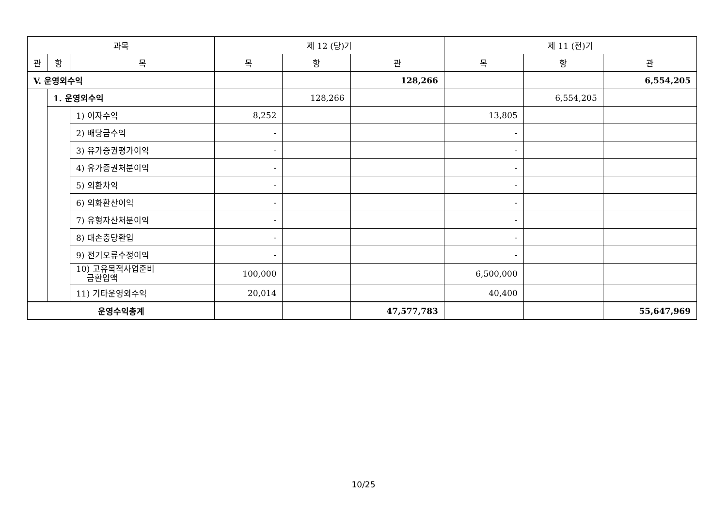| 과목 | | | 제 12 (당)기 | | | 제 11 (전)기 | | |
| --- | --- | --- | --- | --- | --- | --- | --- | --- |
| 관 | 항 | 목 | 목 | 항 | 관 | 목 | 항 | 관 |
| V. 운영외수익 | | | | | 128,266 | | | 6,554,205 |
| | 1. 운영외수익 | | | 128,266 | | | 6,554,205 | |
| | | 1) 이자수익 | 8,252 | | | 13,805 | | |
| | | 2) 배당금수익 | - | | | - | | |
| | | 3) 유가증권평가이익 | - | | | - | | |
| | | 4) 유가증권처분이익 | - | | | - | | |
| | | 5) 외환차익 | - | | | - | | |
| | | 6) 외화환산이익 | - | | | - | | |
| | | 7) 유형자산처분이익 | - | | | - | | |
| | | 8) 대손충당환입 | - | | | - | | |
| | | 9) 전기오류수정이익 | - | | | - | | |
| | | 10) 고유목적사업준비 금환입액 | 100,000 | | | 6,500,000 | | |
| | | 11) 기타운영외수익 | 20,014 | | | 40,400 | | |
| 운영수익총계 | | | | | 47,577,783 | | | 55,647,969 |
10/25